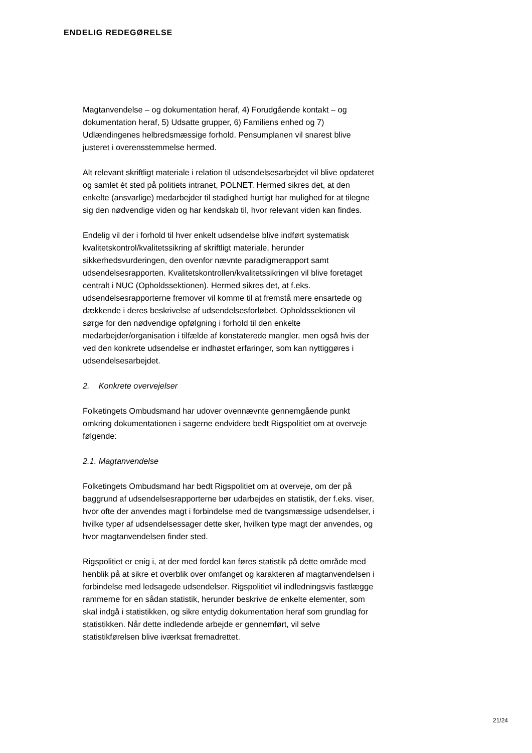ENDELIG REDEGØRELSE
Magtanvendelse – og dokumentation heraf, 4) Forudgående kontakt – og dokumentation heraf, 5) Udsatte grupper, 6) Familiens enhed og 7) Udlændingenes helbredsmæssige forhold. Pensumplanen vil snarest blive justeret i overensstemmelse hermed.
Alt relevant skriftligt materiale i relation til udsendelsesarbejdet vil blive opdateret og samlet ét sted på politiets intranet, POLNET. Hermed sikres det, at den enkelte (ansvarlige) medarbejder til stadighed hurtigt har mulighed for at tilegne sig den nødvendige viden og har kendskab til, hvor relevant viden kan findes.
Endelig vil der i forhold til hver enkelt udsendelse blive indført systematisk kvalitetskontrol/kvalitetssikring af skriftligt materiale, herunder sikkerhedsvurderingen, den ovenfor nævnte paradigmerapport samt udsendelsesrapporten. Kvalitetskontrollen/kvalitetssikringen vil blive foretaget centralt i NUC (Opholdssektionen). Hermed sikres det, at f.eks. udsendelsesrapporterne fremover vil komme til at fremstå mere ensartede og dækkende i deres beskrivelse af udsendelsesforløbet. Opholdssektionen vil sørge for den nødvendige opfølgning i forhold til den enkelte medarbejder/organisation i tilfælde af konstaterede mangler, men også hvis der ved den konkrete udsendelse er indhøstet erfaringer, som kan nyttiggøres i udsendelsesarbejdet.
2. Konkrete overvejelser
Folketingets Ombudsmand har udover ovennævnte gennemgående punkt omkring dokumentationen i sagerne endvidere bedt Rigspolitiet om at overveje følgende:
2.1. Magtanvendelse
Folketingets Ombudsmand har bedt Rigspolitiet om at overveje, om der på baggrund af udsendelsesrapporterne bør udarbejdes en statistik, der f.eks. viser, hvor ofte der anvendes magt i forbindelse med de tvangsmæssige udsendelser, i hvilke typer af udsendelsessager dette sker, hvilken type magt der anvendes, og hvor magtanvendelsen finder sted.
Rigspolitiet er enig i, at der med fordel kan føres statistik på dette område med henblik på at sikre et overblik over omfanget og karakteren af magtanvendelsen i forbindelse med ledsagede udsendelser. Rigspolitiet vil indledningsvis fastlægge rammerne for en sådan statistik, herunder beskrive de enkelte elementer, som skal indgå i statistikken, og sikre entydig dokumentation heraf som grundlag for statistikken. Når dette indledende arbejde er gennemført, vil selve statistikførelsen blive iværksat fremadrettet.
21/24